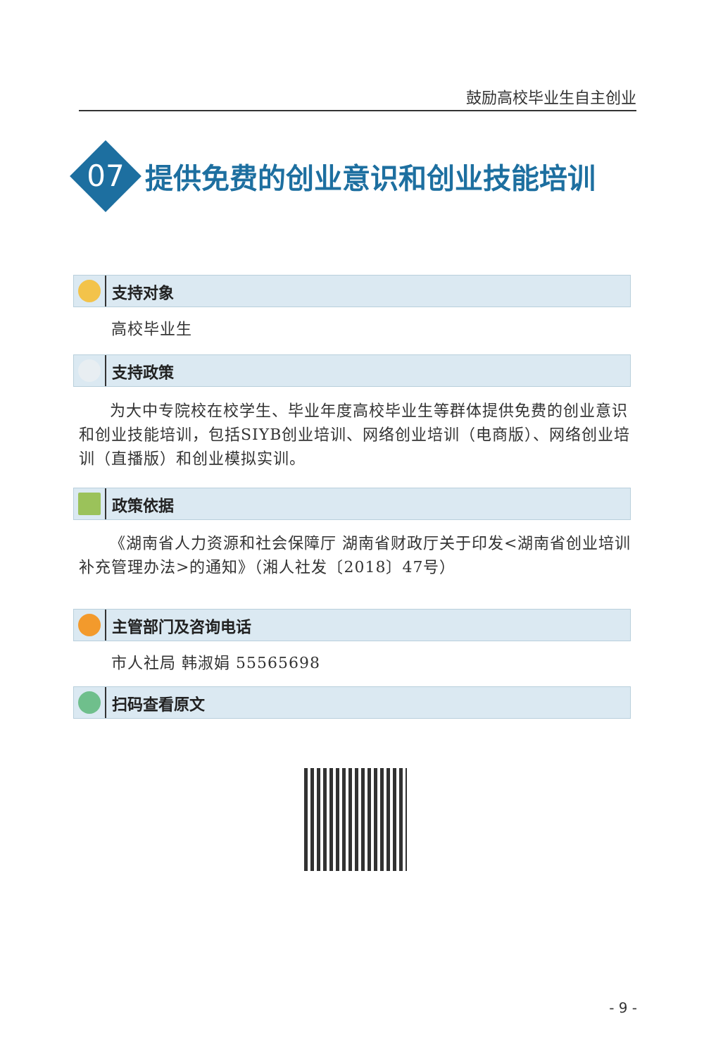鼓励高校毕业生自主创业
提供免费的创业意识和创业技能培训
07
支持对象
高校毕业生
支持政策
为大中专院校在校学生、毕业年度高校毕业生等群体提供免费的创业意识和创业技能培训，包括SIYB创业培训、网络创业培训（电商版）、网络创业培训（直播版）和创业模拟实训。
政策依据
《湖南省人力资源和社会保障厅 湖南省财政厅关于印发<湖南省创业培训补充管理办法>的通知》（湘人社发〔2018〕47号）
主管部门及咨询电话
市人社局 韩淑娟 55565698
扫码查看原文
- 9 -